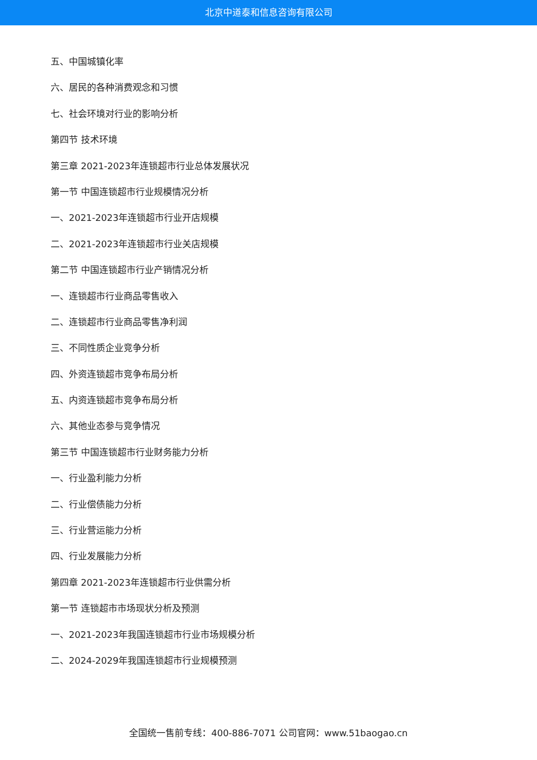北京中道泰和信息咨询有限公司
五、中国城镇化率
六、居民的各种消费观念和习惯
七、社会环境对行业的影响分析
第四节 技术环境
第三章 2021-2023年连锁超市行业总体发展状况
第一节 中国连锁超市行业规模情况分析
一、2021-2023年连锁超市行业开店规模
二、2021-2023年连锁超市行业关店规模
第二节 中国连锁超市行业产销情况分析
一、连锁超市行业商品零售收入
二、连锁超市行业商品零售净利润
三、不同性质企业竞争分析
四、外资连锁超市竞争布局分析
五、内资连锁超市竞争布局分析
六、其他业态参与竞争情况
第三节 中国连锁超市行业财务能力分析
一、行业盈利能力分析
二、行业偿债能力分析
三、行业营运能力分析
四、行业发展能力分析
第四章 2021-2023年连锁超市行业供需分析
第一节 连锁超市市场现状分析及预测
一、2021-2023年我国连锁超市行业市场规模分析
二、2024-2029年我国连锁超市行业规模预测
全国统一售前专线：400-886-7071 公司官网：www.51baogao.cn